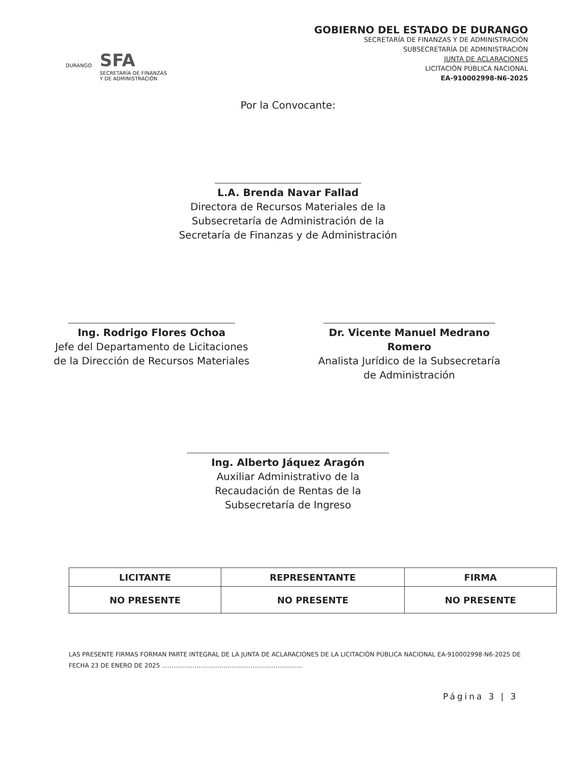DURANGO SFA
SECRETARÍA DE FINANZAS
Y DE ADMINISTRACIÓN
GOBIERNO DEL ESTADO DE DURANGO
SECRETARÍA DE FINANZAS Y DE ADMINISTRACIÓN
SUBSECRETARÍA DE ADMINISTRACIÓN
JUNTA DE ACLARACIONES
LICITACIÓN PÚBLICA NACIONAL
EA-910002998-N6-2025
Por la Convocante:
L.A. Brenda Navar Fallad
Directora de Recursos Materiales de la
Subsecretaría de Administración de la
Secretaría de Finanzas y de Administración
Ing. Rodrigo Flores Ochoa
Jefe del Departamento de Licitaciones
de la Dirección de Recursos Materiales
Dr. Vicente Manuel Medrano Romero
Analista Jurídico de la Subsecretaría
de Administración
Ing. Alberto Jáquez Aragón
Auxiliar Administrativo de la
Recaudación de Rentas de la
Subsecretaría de Ingreso
| LICITANTE | REPRESENTANTE | FIRMA |
| --- | --- | --- |
| NO PRESENTE | NO PRESENTE | NO PRESENTE |
LAS PRESENTE FIRMAS FORMAN PARTE INTEGRAL DE LA JUNTA DE ACLARACIONES DE LA LICITACIÓN PÚBLICA NACIONAL EA-910002998-N6-2025 DE FECHA 23 DE ENERO DE 2025 .........................................................................
Página 3 | 3